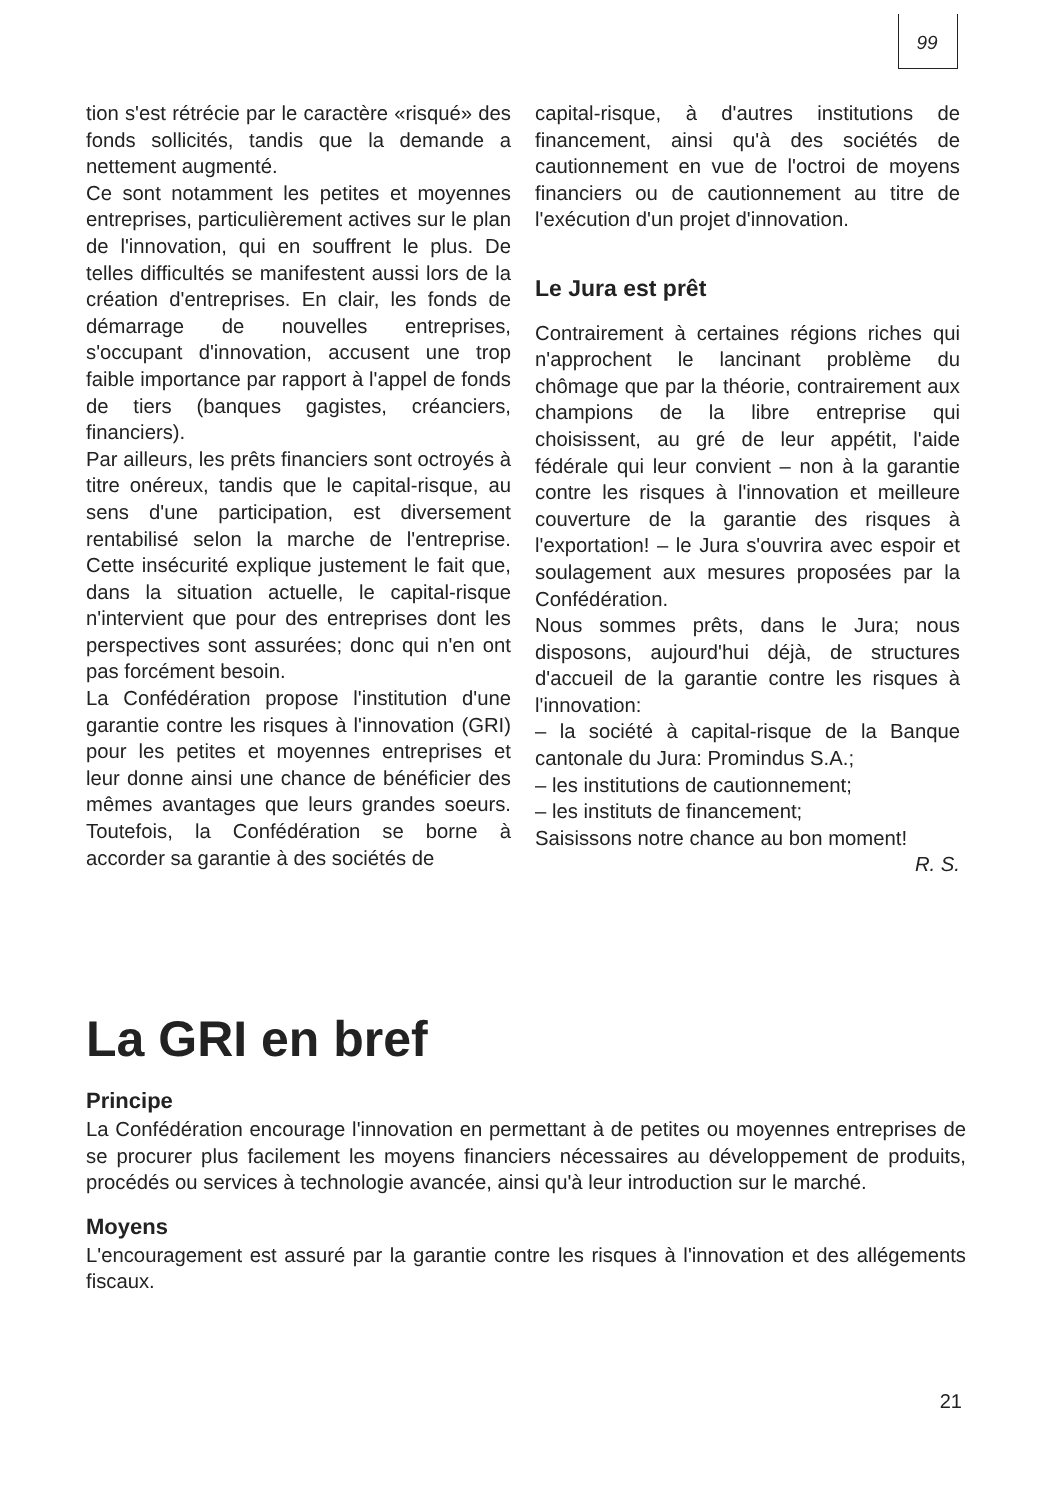99
tion s'est rétrécie par le caractère «risqué» des fonds sollicités, tandis que la demande a nettement augmenté.
Ce sont notamment les petites et moyennes entreprises, particulièrement actives sur le plan de l'innovation, qui en souffrent le plus. De telles difficultés se manifestent aussi lors de la création d'entreprises. En clair, les fonds de démarrage de nouvelles entreprises, s'occupant d'innovation, accusent une trop faible importance par rapport à l'appel de fonds de tiers (banques gagistes, créanciers, financiers).
Par ailleurs, les prêts financiers sont octroyés à titre onéreux, tandis que le capital-risque, au sens d'une participation, est diversement rentabilisé selon la marche de l'entreprise. Cette insécurité explique justement le fait que, dans la situation actuelle, le capital-risque n'intervient que pour des entreprises dont les perspectives sont assurées; donc qui n'en ont pas forcément besoin.
La Confédération propose l'institution d'une garantie contre les risques à l'innovation (GRI) pour les petites et moyennes entreprises et leur donne ainsi une chance de bénéficier des mêmes avantages que leurs grandes soeurs. Toutefois, la Confédération se borne à accorder sa garantie à des sociétés de
capital-risque, à d'autres institutions de financement, ainsi qu'à des sociétés de cautionnement en vue de l'octroi de moyens financiers ou de cautionnement au titre de l'exécution d'un projet d'innovation.
Le Jura est prêt
Contrairement à certaines régions riches qui n'approchent le lancinant problème du chômage que par la théorie, contrairement aux champions de la libre entreprise qui choisissent, au gré de leur appétit, l'aide fédérale qui leur convient – non à la garantie contre les risques à l'innovation et meilleure couverture de la garantie des risques à l'exportation! – le Jura s'ouvrira avec espoir et soulagement aux mesures proposées par la Confédération.
Nous sommes prêts, dans le Jura; nous disposons, aujourd'hui déjà, de structures d'accueil de la garantie contre les risques à l'innovation:
– la société à capital-risque de la Banque cantonale du Jura: Promindus S.A.;
– les institutions de cautionnement;
– les instituts de financement;
Saisissons notre chance au bon moment!
R. S.
La GRI en bref
Principe
La Confédération encourage l'innovation en permettant à de petites ou moyennes entreprises de se procurer plus facilement les moyens financiers nécessaires au développement de produits, procédés ou services à technologie avancée, ainsi qu'à leur introduction sur le marché.
Moyens
L'encouragement est assuré par la garantie contre les risques à l'innovation et des allégements fiscaux.
21